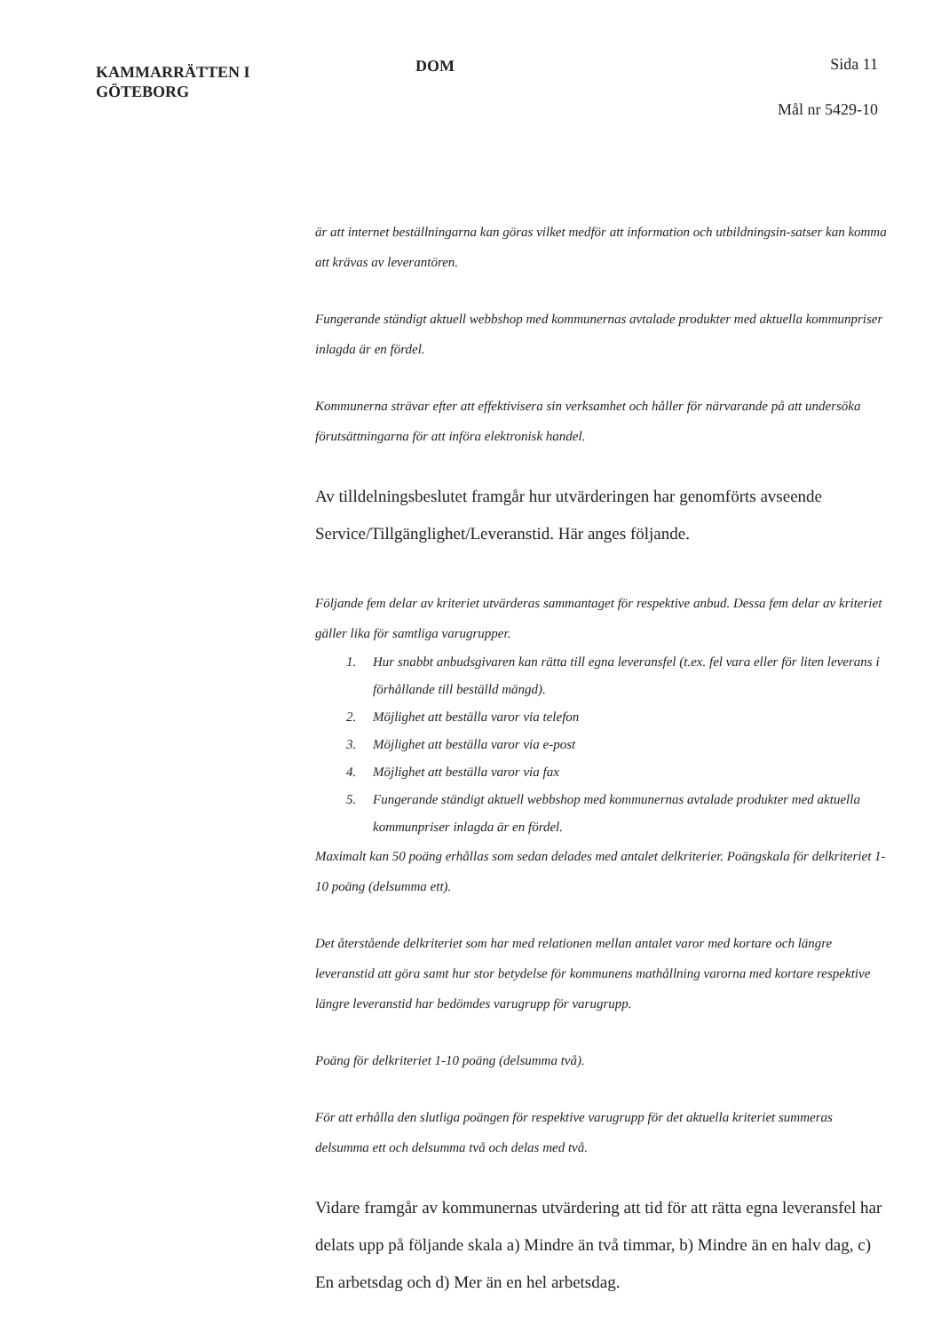KAMMARRÄTTEN I
GÖTEBORG
DOM Sida 11
Mål nr 5429-10
är att internet beställningarna kan göras vilket medför att information och utbildningsin-satser kan komma att krävas av leverantören.
Fungerande ständigt aktuell webbshop med kommunernas avtalade produkter med aktuella kommunpriser inlagda är en fördel.
Kommunerna strävar efter att effektivisera sin verksamhet och håller för närvarande på att undersöka förutsättningarna för att införa elektronisk handel.
Av tilldelningsbeslutet framgår hur utvärderingen har genomförts avseende Service/Tillgänglighet/Leveranstid. Här anges följande.
Följande fem delar av kriteriet utvärderas sammantaget för respektive anbud. Dessa fem delar av kriteriet gäller lika för samtliga varugrupper.
1. Hur snabbt anbudsgivaren kan rätta till egna leveransfel (t.ex. fel vara eller för liten leverans i förhållande till beställd mängd).
2. Möjlighet att beställa varor via telefon
3. Möjlighet att beställa varor via e-post
4. Möjlighet att beställa varor via fax
5. Fungerande ständigt aktuell webbshop med kommunernas avtalade produkter med aktuella kommunpriser inlagda är en fördel.
Maximalt kan 50 poäng erhållas som sedan delades med antalet delkriterier. Poängskala för delkriteriet 1-10 poäng (delsumma ett).
Det återstående delkriteriet som har med relationen mellan antalet varor med kortare och längre leveranstid att göra samt hur stor betydelse för kommunens mathållning varorna med kortare respektive längre leveranstid har bedömdes varugrupp för varugrupp.
Poäng för delkriteriet 1-10 poäng (delsumma två).
För att erhålla den slutliga poängen för respektive varugrupp för det aktuella kriteriet summeras delsumma ett och delsumma två och delas med två.
Vidare framgår av kommunernas utvärdering att tid för att rätta egna leveransfel har delats upp på följande skala a) Mindre än två timmar, b) Mindre än en halv dag, c) En arbetsdag och d) Mer än en hel arbetsdag.